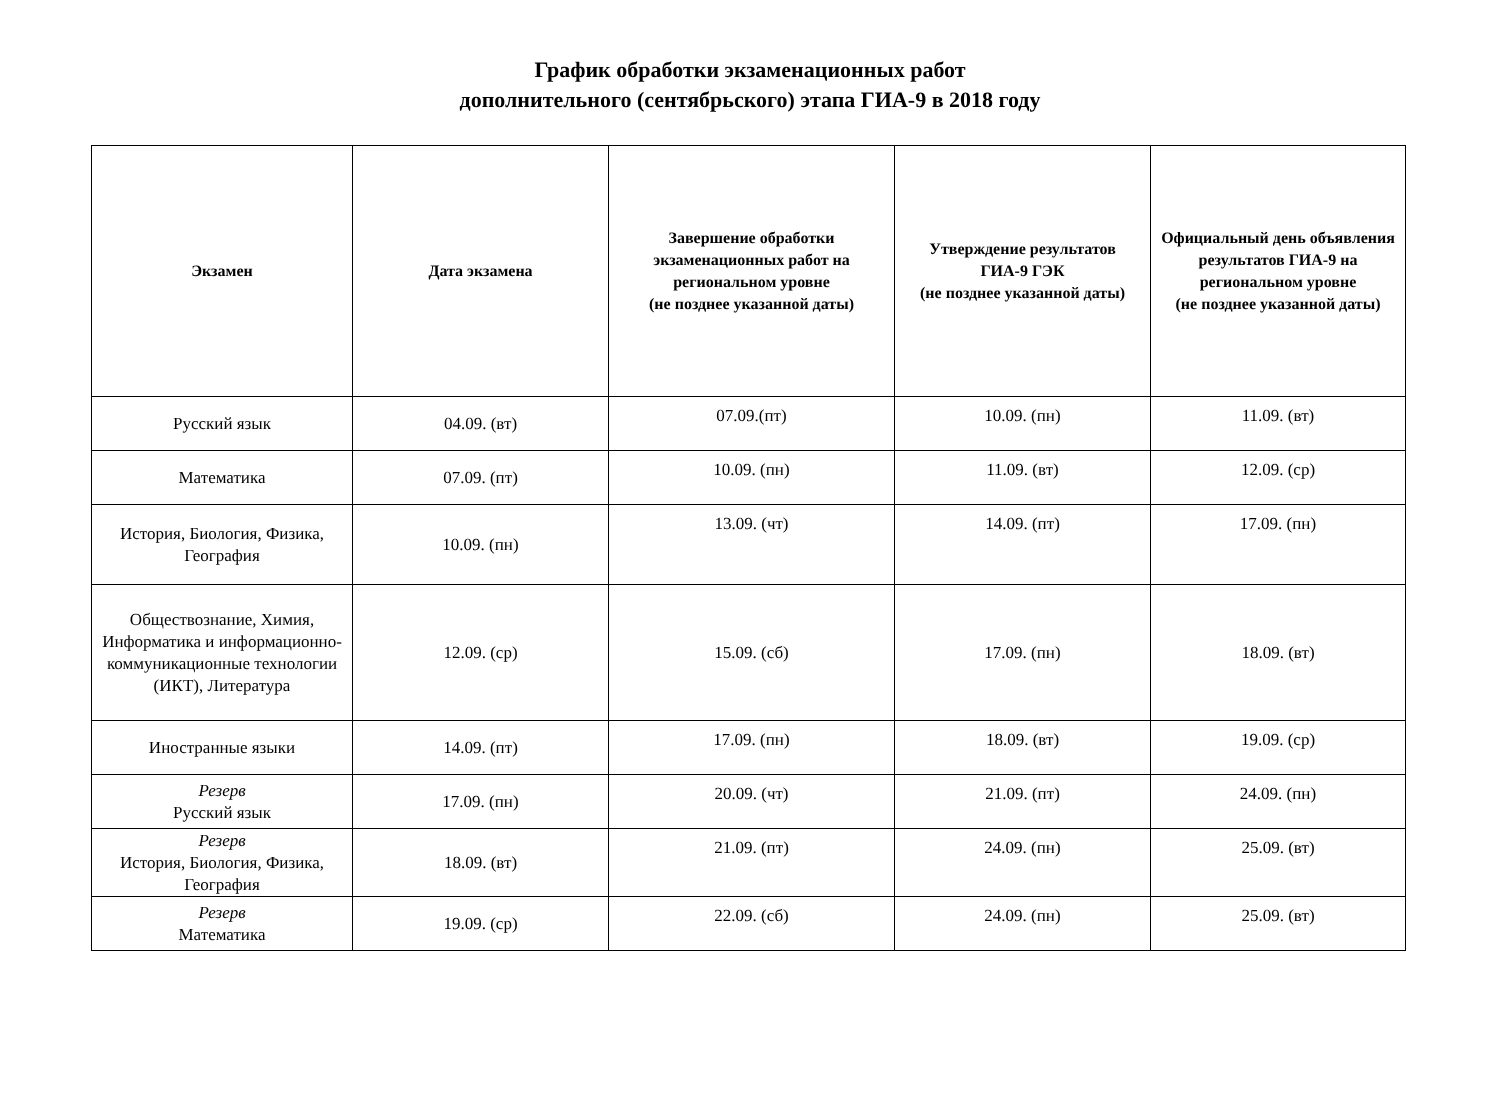График обработки экзаменационных работ
дополнительного (сентябрьского) этапа ГИА-9 в 2018 году
| Экзамен | Дата экзамена | Завершение обработки экзаменационных работ на региональном уровне (не позднее указанной даты) | Утверждение результатов ГИА-9 ГЭК (не позднее указанной даты) | Официальный день объявления результатов ГИА-9 на региональном уровне (не позднее указанной даты) |
| --- | --- | --- | --- | --- |
| Русский язык | 04.09. (вт) | 07.09.(пт) | 10.09. (пн) | 11.09. (вт) |
| Математика | 07.09. (пт) | 10.09. (пн) | 11.09. (вт) | 12.09. (ср) |
| История, Биология, Физика, География | 10.09. (пн) | 13.09. (чт) | 14.09. (пт) | 17.09. (пн) |
| Обществознание, Химия, Информатика и информационно-коммуникационные технологии (ИКТ), Литература | 12.09. (ср) | 15.09. (сб) | 17.09. (пн) | 18.09. (вт) |
| Иностранные языки | 14.09. (пт) | 17.09. (пн) | 18.09. (вт) | 19.09. (ср) |
| Резерв Русский язык | 17.09. (пн) | 20.09. (чт) | 21.09. (пт) | 24.09. (пн) |
| Резерв История, Биология, Физика, География | 18.09. (вт) | 21.09. (пт) | 24.09. (пн) | 25.09. (вт) |
| Резерв Математика | 19.09. (ср) | 22.09. (сб) | 24.09. (пн) | 25.09. (вт) |